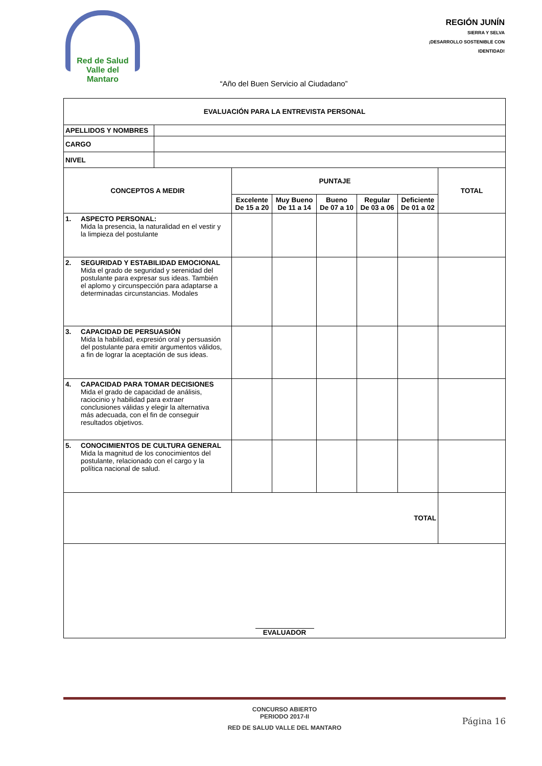Red de Salud
Valle del Mantaro
REGIÓN JUNÍN
SIERRA Y SELVA
¡DESARROLLO SOSTENIBLE CON IDENTIDAD!
“Año del Buen Servicio al Ciudadano”
| EVALUACIÓN PARA LA ENTREVISTA PERSONAL | | | | | | | |
| --- | --- | --- | --- | --- | --- | --- | --- |
| APELLIDOS Y NOMBRES | | | | | | | |
| CARGO | | | | | | | |
| NIVEL | | | | | | | |
| CONCEPTOS A MEDIR | | PUNTAJE | | | | | TOTAL |
| | | Excelente De 15 a 20 | Muy Bueno De 11 a 14 | Bueno De 07 a 10 | Regular De 03 a 06 | Deficiente De 01 a 02 | |
| 1. ASPECTO PERSONAL: Mida la presencia, la naturalidad en el vestir y la limpieza del postulante | | | | | | | |
| 2. SEGURIDAD Y ESTABILIDAD EMOCIONAL Mida el grado de seguridad y serenidad del postulante para expresar sus ideas. También el aplomo y circunspección para adaptarse a determinadas circunstancias. Modales | | | | | | | |
| 3. CAPACIDAD DE PERSUASIÓN Mida la habilidad, expresión oral y persuasión del postulante para emitir argumentos válidos, a fin de lograr la aceptación de sus ideas. | | | | | | | |
| 4. CAPACIDAD PARA TOMAR DECISIONES Mida el grado de capacidad de análisis, raciocinio y habilidad para extraer conclusiones válidas y elegir la alternativa más adecuada, con el fin de conseguir resultados objetivos. | | | | | | | |
| 5. CONOCIMIENTOS DE CULTURA GENERAL Mida la magnitud de los conocimientos del postulante, relacionado con el cargo y la política nacional de salud. | | | | | | | |
| TOTAL | | | | | | | |
| EVALUADOR | | | | | | | |
CONCURSO ABIERTO
PERIODO 2017-II
RED DE SALUD VALLE DEL MANTARO
Página 16